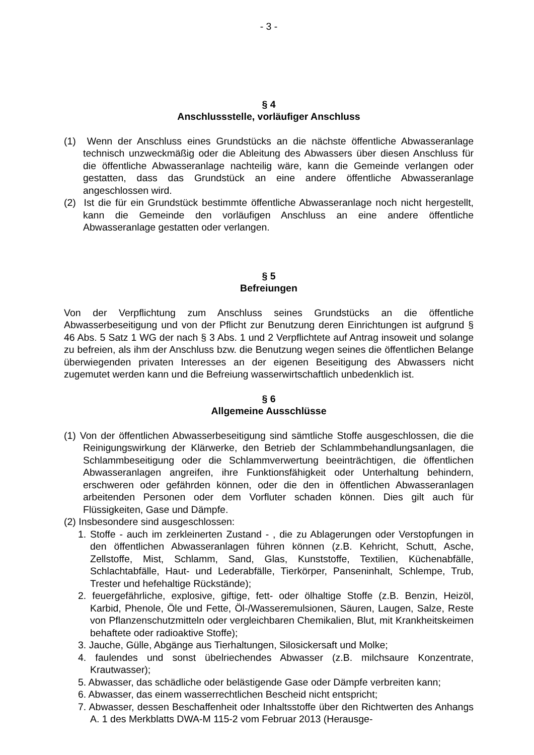- 3 -
§ 4
Anschlussstelle, vorläufiger Anschluss
(1) Wenn der Anschluss eines Grundstücks an die nächste öffentliche Abwasseranlage technisch unzweckmäßig oder die Ableitung des Abwassers über diesen Anschluss für die öffentliche Abwasseranlage nachteilig wäre, kann die Gemeinde verlangen oder gestatten, dass das Grundstück an eine andere öffentliche Abwasseranlage angeschlossen wird.
(2) Ist die für ein Grundstück bestimmte öffentliche Abwasseranlage noch nicht hergestellt, kann die Gemeinde den vorläufigen Anschluss an eine andere öffentliche Abwasseranlage gestatten oder verlangen.
§ 5
Befreiungen
Von der Verpflichtung zum Anschluss seines Grundstücks an die öffentliche Abwasserbeseitigung und von der Pflicht zur Benutzung deren Einrichtungen ist aufgrund § 46 Abs. 5 Satz 1 WG der nach § 3 Abs. 1 und 2 Verpflichtete auf Antrag insoweit und solange zu befreien, als ihm der Anschluss bzw. die Benutzung wegen seines die öffentlichen Belange überwiegenden privaten Interesses an der eigenen Beseitigung des Abwassers nicht zugemutet werden kann und die Befreiung wasserwirtschaftlich unbedenklich ist.
§ 6
Allgemeine Ausschlüsse
(1) Von der öffentlichen Abwasserbeseitigung sind sämtliche Stoffe ausgeschlossen, die die Reinigungswirkung der Klärwerke, den Betrieb der Schlammbehandlungsanlagen, die Schlammbeseitigung oder die Schlammverwertung beeinträchtigen, die öffentlichen Abwasseranlagen angreifen, ihre Funktionsfähigkeit oder Unterhaltung behindern, erschweren oder gefährden können, oder die den in öffentlichen Abwasseranlagen arbeitenden Personen oder dem Vorfluter schaden können. Dies gilt auch für Flüssigkeiten, Gase und Dämpfe.
(2) Insbesondere sind ausgeschlossen:
1. Stoffe - auch im zerkleinerten Zustand - , die zu Ablagerungen oder Verstopfungen in den öffentlichen Abwasseranlagen führen können (z.B. Kehricht, Schutt, Asche, Zellstoffe, Mist, Schlamm, Sand, Glas, Kunststoffe, Textilien, Küchenabfälle, Schlachtabfälle, Haut- und Lederabfälle, Tierkörper, Panseninhalt, Schlempe, Trub, Trester und hefehaltige Rückstände);
2. feuergefährliche, explosive, giftige, fett- oder ölhaltige Stoffe (z.B. Benzin, Heizöl, Karbid, Phenole, Öle und Fette, Öl-/Wasseremulsionen, Säuren, Laugen, Salze, Reste von Pflanzenschutzmitteln oder vergleichbaren Chemikalien, Blut, mit Krankheitskeimen behaftete oder radioaktive Stoffe);
3. Jauche, Gülle, Abgänge aus Tierhaltungen, Silosickersaft und Molke;
4. faulendes und sonst übelriechendes Abwasser (z.B. milchsaure Konzentrate, Krautwasser);
5. Abwasser, das schädliche oder belästigende Gase oder Dämpfe verbreiten kann;
6. Abwasser, das einem wasserrechtlichen Bescheid nicht entspricht;
7. Abwasser, dessen Beschaffenheit oder Inhaltsstoffe über den Richtwerten des Anhangs A. 1 des Merkblatts DWA-M 115-2 vom Februar 2013 (Herausge-